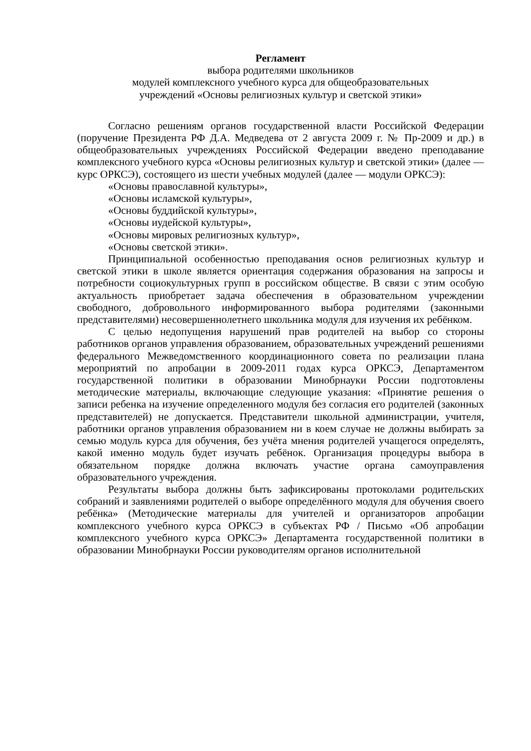Регламент
выбора родителями школьников
модулей комплексного учебного курса для общеобразовательных
учреждений «Основы религиозных культур и светской этики»
Согласно решениям органов государственной власти Российской Федерации (поручение Президента РФ Д.А. Медведева от 2 августа 2009 г. № Пр-2009 и др.) в общеобразовательных учреждениях Российской Федерации введено преподавание комплексного учебного курса «Основы религиозных культур и светской этики» (далее — курс ОРКСЭ), состоящего из шести учебных модулей (далее — модули ОРКСЭ):
«Основы православной культуры»,
«Основы исламской культуры»,
«Основы буддийской культуры»,
«Основы иудейской культуры»,
«Основы мировых религиозных культур»,
«Основы светской этики».
Принципиальной особенностью преподавания основ религиозных культур и светской этики в школе является ориентация содержания образования на запросы и потребности социокультурных групп в российском обществе. В связи с этим особую актуальность приобретает задача обеспечения в образовательном учреждении свободного, добровольного информированного выбора родителями (законными представителями) несовершеннолетнего школьника модуля для изучения их ребёнком.
С целью недопущения нарушений прав родителей на выбор со стороны работников органов управления образованием, образовательных учреждений решениями федерального Межведомственного координационного совета по реализации плана мероприятий по апробации в 2009-2011 годах курса ОРКСЭ, Департаментом государственной политики в образовании Минобрнауки России подготовлены методические материалы, включающие следующие указания: «Принятие решения о записи ребенка на изучение определенного модуля без согласия его родителей (законных представителей) не допускается. Представители школьной администрации, учителя, работники органов управления образованием ни в коем случае не должны выбирать за семью модуль курса для обучения, без учёта мнения родителей учащегося определять, какой именно модуль будет изучать ребёнок. Организация процедуры выбора в обязательном порядке должна включать участие органа самоуправления образовательного учреждения.
Результаты выбора должны быть зафиксированы протоколами родительских собраний и заявлениями родителей о выборе определённого модуля для обучения своего ребёнка» (Методические материалы для учителей и организаторов апробации комплексного учебного курса ОРКСЭ в субъектах РФ / Письмо «Об апробации комплексного учебного курса ОРКСЭ» Департамента государственной политики в образовании Минобрнауки России руководителям органов исполнительной